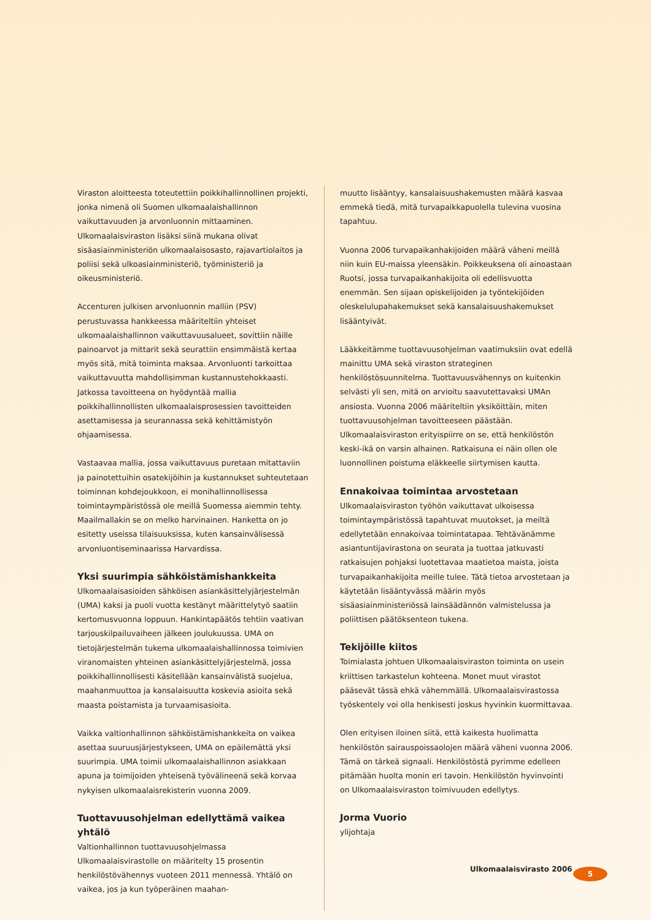Viraston aloitteesta toteutettiin poikkihallinnollinen projekti, jonka nimenä oli Suomen ulkomaalaishallinnon vaikuttavuuden ja arvonluonnin mittaaminen. Ulkomaalaisviraston lisäksi siinä mukana olivat sisäasiainministeriön ulkomaalaisosasto, rajavartiolaitos ja poliisi sekä ulkoasiainministeriö, työministeriö ja oikeusministeriö.
Accenturen julkisen arvonluonnin malliin (PSV) perustuvassa hankkeessa määriteltiin yhteiset ulkomaalaishallinnon vaikuttavuusalueet, sovittiin näille painoarvot ja mittarit sekä seurattiin ensimmäistä kertaa myös sitä, mitä toiminta maksaa. Arvonluonti tarkoittaa vaikuttavuutta mahdollisimman kustannustehokkaasti. Jatkossa tavoitteena on hyödyntää mallia poikkihallinnollisten ulkomaalaisprosessien tavoitteiden asettamisessa ja seurannassa sekä kehittämistyön ohjaamisessa.
Vastaavaa mallia, jossa vaikuttavuus puretaan mitattaviin ja painotettuihin osatekijöihin ja kustannukset suhteutetaan toiminnan kohdejoukkoon, ei monihallinnollisessa toimintaympäristössä ole meillä Suomessa aiemmin tehty. Maailmallakin se on melko harvinainen. Hanketta on jo esitetty useissa tilaisuuksissa, kuten kansainvälisessä arvonluontiseminaarissa Harvardissa.
Yksi suurimpia sähköistämishankkeita
Ulkomaalaisasioiden sähköisen asiankäsittelyjärjestelmän (UMA) kaksi ja puoli vuotta kestänyt määrittelytyö saatiin kertomusvuonna loppuun. Hankintapäätös tehtiin vaativan tarjouskilpailuvaiheen jälkeen joulukuussa. UMA on tietojärjestelmän tukema ulkomaalaishallinnossa toimivien viranomaisten yhteinen asiankäsittelyjärjestelmä, jossa poikkihallinnollisesti käsitellään kansainvälistä suojelua, maahanmuuttoa ja kansalaisuutta koskevia asioita sekä maasta poistamista ja turvaamisasioita.
Vaikka valtionhallinnon sähköistämishankkeita on vaikea asettaa suuruusjärjestykseen, UMA on epäilemättä yksi suurimpia. UMA toimii ulkomaalaishallinnon asiakkaan apuna ja toimijoiden yhteisenä työvälineenä sekä korvaa nykyisen ulkomaalaisrekisterin vuonna 2009.
Tuottavuusohjelman edellyttämä vaikea yhtälö
Valtionhallinnon tuottavuusohjelmassa Ulkomaalaisvirastolle on määritelty 15 prosentin henkilöstövähennys vuoteen 2011 mennessä. Yhtälö on vaikea, jos ja kun työperäinen maahan-
muutto lisääntyy, kansalaisuushakemusten määrä kasvaa emmekä tiedä, mitä turvapaikkapuolella tulevina vuosina tapahtuu.
Vuonna 2006 turvapaikanhakijoiden määrä väheni meillä niin kuin EU-maissa yleensäkin. Poikkeuksena oli ainoastaan Ruotsi, jossa turvapaikanhakijoita oli edellisvuotta enemmän. Sen sijaan opiskelijoiden ja työntekijöiden oleskelulupahakemukset sekä kansalaisuushakemukset lisääntyivät.
Lääkkeitämme tuottavuusohjelman vaatimuksiin ovat edellä mainittu UMA sekä viraston strateginen henkilöstösuunnitelma. Tuottavuusvähennys on kuitenkin selvästi yli sen, mitä on arvioitu saavutettavaksi UMAn ansiosta. Vuonna 2006 määriteltiin yksiköittäin, miten tuottavuusohjelman tavoitteeseen päästään. Ulkomaalaisviraston erityispiirre on se, että henkilöstön keski-ikä on varsin alhainen. Ratkaisuna ei näin ollen ole luonnollinen poistuma eläkkeelle siirtymisen kautta.
Ennakoivaa toimintaa arvostetaan
Ulkomaalaisviraston työhön vaikuttavat ulkoisessa toimintaympäristössä tapahtuvat muutokset, ja meiltä edellytetään ennakoivaa toimintatapaa. Tehtävänämme asiantuntijavirastona on seurata ja tuottaa jatkuvasti ratkaisujen pohjaksi luotettavaa maatietoa maista, joista turvapaikanhakijoita meille tulee. Tätä tietoa arvostetaan ja käytetään lisääntyvässä määrin myös sisäasiainministeriössä lainsäädännön valmistelussa ja poliittisen päätöksenteon tukena.
Tekijöille kiitos
Toimialasta johtuen Ulkomaalaisviraston toiminta on usein kriittisen tarkastelun kohteena. Monet muut virastot pääsevät tässä ehkä vähemmällä. Ulkomaalaisvirastossa työskentely voi olla henkisesti joskus hyvinkin kuormittavaa.
Olen erityisen iloinen siitä, että kaikesta huolimatta henkilöstön sairauspoissaolojen määrä väheni vuonna 2006. Tämä on tärkeä signaali. Henkilöstöstä pyrimme edelleen pitämään huolta monin eri tavoin. Henkilöstön hyvinvointi on Ulkomaalaisviraston toimivuuden edellytys.
Jorma Vuorio
ylijohtaja
Ulkomaalaisvirasto 2006 5